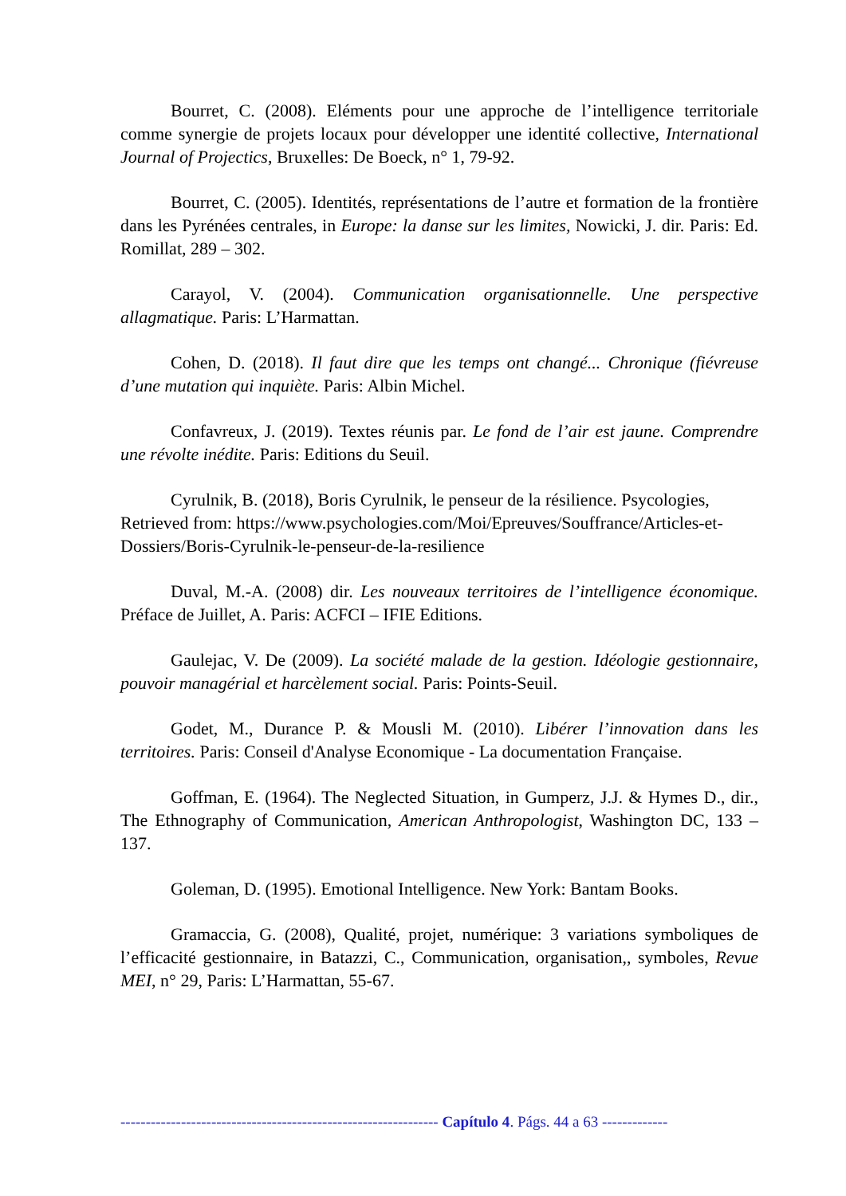Bourret, C. (2008). Eléments pour une approche de l’intelligence territoriale comme synergie de projets locaux pour développer une identité collective, International Journal of Projectics, Bruxelles: De Boeck, n° 1, 79-92.
Bourret, C. (2005). Identités, représentations de l’autre et formation de la frontière dans les Pyrénées centrales, in Europe: la danse sur les limites, Nowicki, J. dir. Paris: Ed. Romillat, 289 – 302.
Carayol, V. (2004). Communication organisationnelle. Une perspective allagmatique. Paris: L’Harmattan.
Cohen, D. (2018). Il faut dire que les temps ont changé... Chronique (fiévreuse d’une mutation qui inquiète. Paris: Albin Michel.
Confavreux, J. (2019). Textes réunis par. Le fond de l’air est jaune. Comprendre une révolte inédite. Paris: Editions du Seuil.
Cyrulnik, B. (2018), Boris Cyrulnik, le penseur de la résilience. Psycologies, Retrieved from: https://www.psychologies.com/Moi/Epreuves/Souffrance/Articles-et-Dossiers/Boris-Cyrulnik-le-penseur-de-la-resilience
Duval, M.-A. (2008) dir. Les nouveaux territoires de l’intelligence économique. Préface de Juillet, A. Paris: ACFCI – IFIE Editions.
Gaulejac, V. De (2009). La société malade de la gestion. Idéologie gestionnaire, pouvoir managérial et harcèlement social. Paris: Points-Seuil.
Godet, M., Durance P. & Mousli M. (2010). Libérer l’innovation dans les territoires. Paris: Conseil d'Analyse Economique - La documentation Française.
Goffman, E. (1964). The Neglected Situation, in Gumperz, J.J. & Hymes D., dir., The Ethnography of Communication, American Anthropologist, Washington DC, 133 – 137.
Goleman, D. (1995). Emotional Intelligence. New York: Bantam Books.
Gramaccia, G. (2008), Qualité, projet, numérique: 3 variations symboliques de l’efficacité gestionnaire, in Batazzi, C., Communication, organisation,, symboles, Revue MEI, n° 29, Paris: L’Harmattan, 55-67.
--------------------------------------------------------------- Capítulo 4. Págs. 44 a 63 -------------